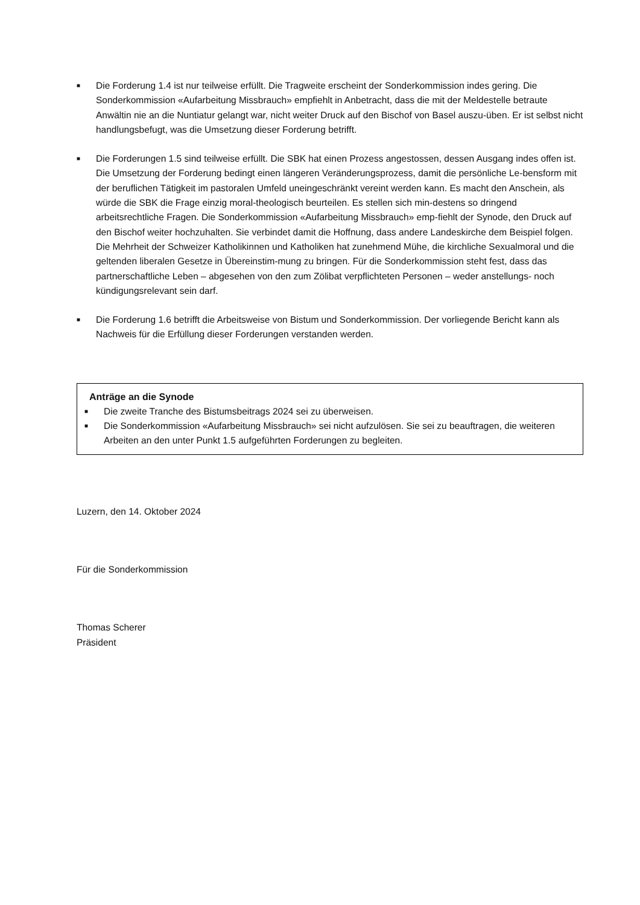■
Die Forderung 1.4 ist nur teilweise erfüllt. Die Tragweite erscheint der Sonderkommission indes gering. Die Sonderkommission «Aufarbeitung Missbrauch» empfiehlt in Anbetracht, dass die mit der Meldestelle betraute Anwältin nie an die Nuntiatur gelangt war, nicht weiter Druck auf den Bischof von Basel auszu-üben. Er ist selbst nicht handlungsbefugt, was die Umsetzung dieser Forderung betrifft.
■
Die Forderungen 1.5 sind teilweise erfüllt. Die SBK hat einen Prozess angestossen, dessen Ausgang indes offen ist.
Die Umsetzung der Forderung bedingt einen längeren Veränderungsprozess, damit die persönliche Le-bensform mit der beruflichen Tätigkeit im pastoralen Umfeld uneingeschränkt vereint werden kann. Es macht den Anschein, als würde die SBK die Frage einzig moral-theologisch beurteilen. Es stellen sich min-destens so dringend arbeitsrechtliche Fragen. Die Sonderkommission «Aufarbeitung Missbrauch» emp-fiehlt der Synode, den Druck auf den Bischof weiter hochzuhalten. Sie verbindet damit die Hoffnung, dass andere Landeskirche dem Beispiel folgen. Die Mehrheit der Schweizer Katholikinnen und Katholiken hat zunehmend Mühe, die kirchliche Sexualmoral und die geltenden liberalen Gesetze in Übereinstim-mung zu bringen. Für die Sonderkommission steht fest, dass das partnerschaftliche Leben – abgesehen von den zum Zölibat verpflichteten Personen – weder anstellungs- noch kündigungsrelevant sein darf.
■
Die Forderung 1.6 betrifft die Arbeitsweise von Bistum und Sonderkommission. Der vorliegende Bericht kann als Nachweis für die Erfüllung dieser Forderungen verstanden werden.
Anträge an die Synode
■
Die zweite Tranche des Bistumsbeitrags 2024 sei zu überweisen.
■
Die Sonderkommission «Aufarbeitung Missbrauch» sei nicht aufzulösen. Sie sei zu beauftragen, die weiteren Arbeiten an den unter Punkt 1.5 aufgeführten Forderungen zu begleiten.
Luzern, den 14. Oktober 2024
Für die Sonderkommission
Thomas Scherer
Präsident